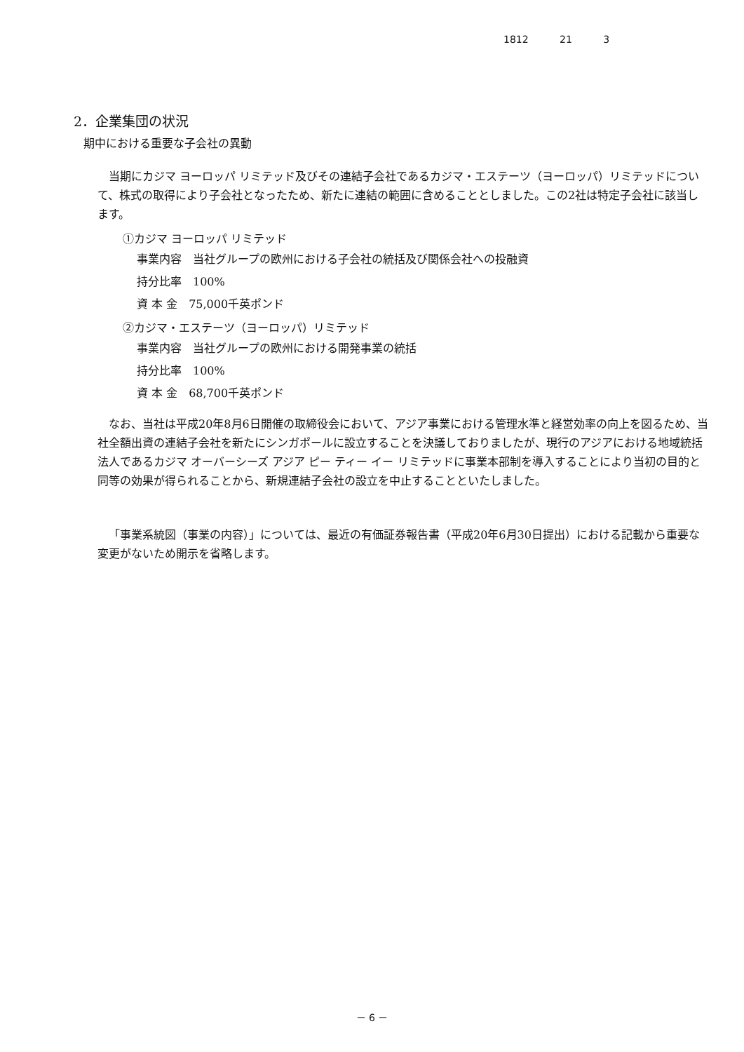1812 21 3
2．企業集団の状況
期中における重要な子会社の異動
当期にカジマ ヨーロッパ リミテッド及びその連結子会社であるカジマ・エステーツ（ヨーロッパ）リミテッドについて、株式の取得により子会社となったため、新たに連結の範囲に含めることとしました。この2社は特定子会社に該当します。
①カジマ ヨーロッパ リミテッド
事業内容　当社グループの欧州における子会社の統括及び関係会社への投融資
持分比率　100%
資 本 金　75,000千英ポンド
②カジマ・エステーツ（ヨーロッパ）リミテッド
事業内容　当社グループの欧州における開発事業の統括
持分比率　100%
資 本 金　68,700千英ポンド
なお、当社は平成20年8月6日開催の取締役会において、アジア事業における管理水準と経営効率の向上を図るため、当社全額出資の連結子会社を新たにシンガポールに設立することを決議しておりましたが、現行のアジアにおける地域統括法人であるカジマ オーバーシーズ アジア ピー ティー イー リミテッドに事業本部制を導入することにより当初の目的と同等の効果が得られることから、新規連結子会社の設立を中止することといたしました。
「事業系統図（事業の内容）」については、最近の有価証券報告書（平成20年6月30日提出）における記載から重要な変更がないため開示を省略します。
－ 6 －